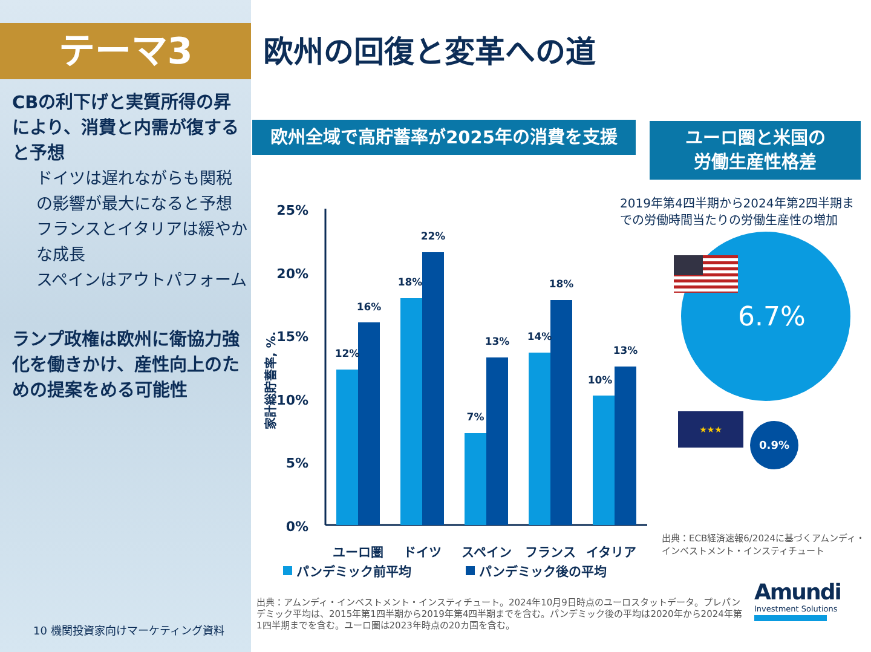テーマ3
CBの利下げと実質所得の昇により、消費と内需が復すると予想
ドイツは遅れながらも関税の影響が最大になると予想
フランスとイタリアは緩やかな成長
スペインはアウトパフォーム
ランプ政権は欧州に衛協力強化を働きかけ、産性向上のための提案をめる可能性
10 機関投資家向けマーケティング資料
欧州の回復と変革への道
欧州全域で高貯蓄率が2025年の消費を支援
ユーロ圏と米国の
労働生産性格差
25%
20%
15%
10%
5%
0%
家計総貯蓄率, %.
12%
16%
18%
22%
7%
13%
14%
18%
10%
13%
ユーロ圏
ドイツ
スペイン
フランス
イタリア
パンデミック前平均
パンデミック後の平均
2019年第4四半期から2024年第2四半期までの労働時間当たりの労働生産性の増加
6.7%
★★★
0.9%
出典：ECB経済速報6/2024に基づくアムンディ・インベストメント・インスティチュート
出典：アムンディ・インベストメント・インスティチュート。2024年10月9日時点のユーロスタットデータ。プレパンデミック平均は、2015年第1四半期から2019年第4四半期までを含む。パンデミック後の平均は2020年から2024年第1四半期までを含む。ユーロ圏は2023年時点の20カ国を含む。
Amundi
Investment Solutions